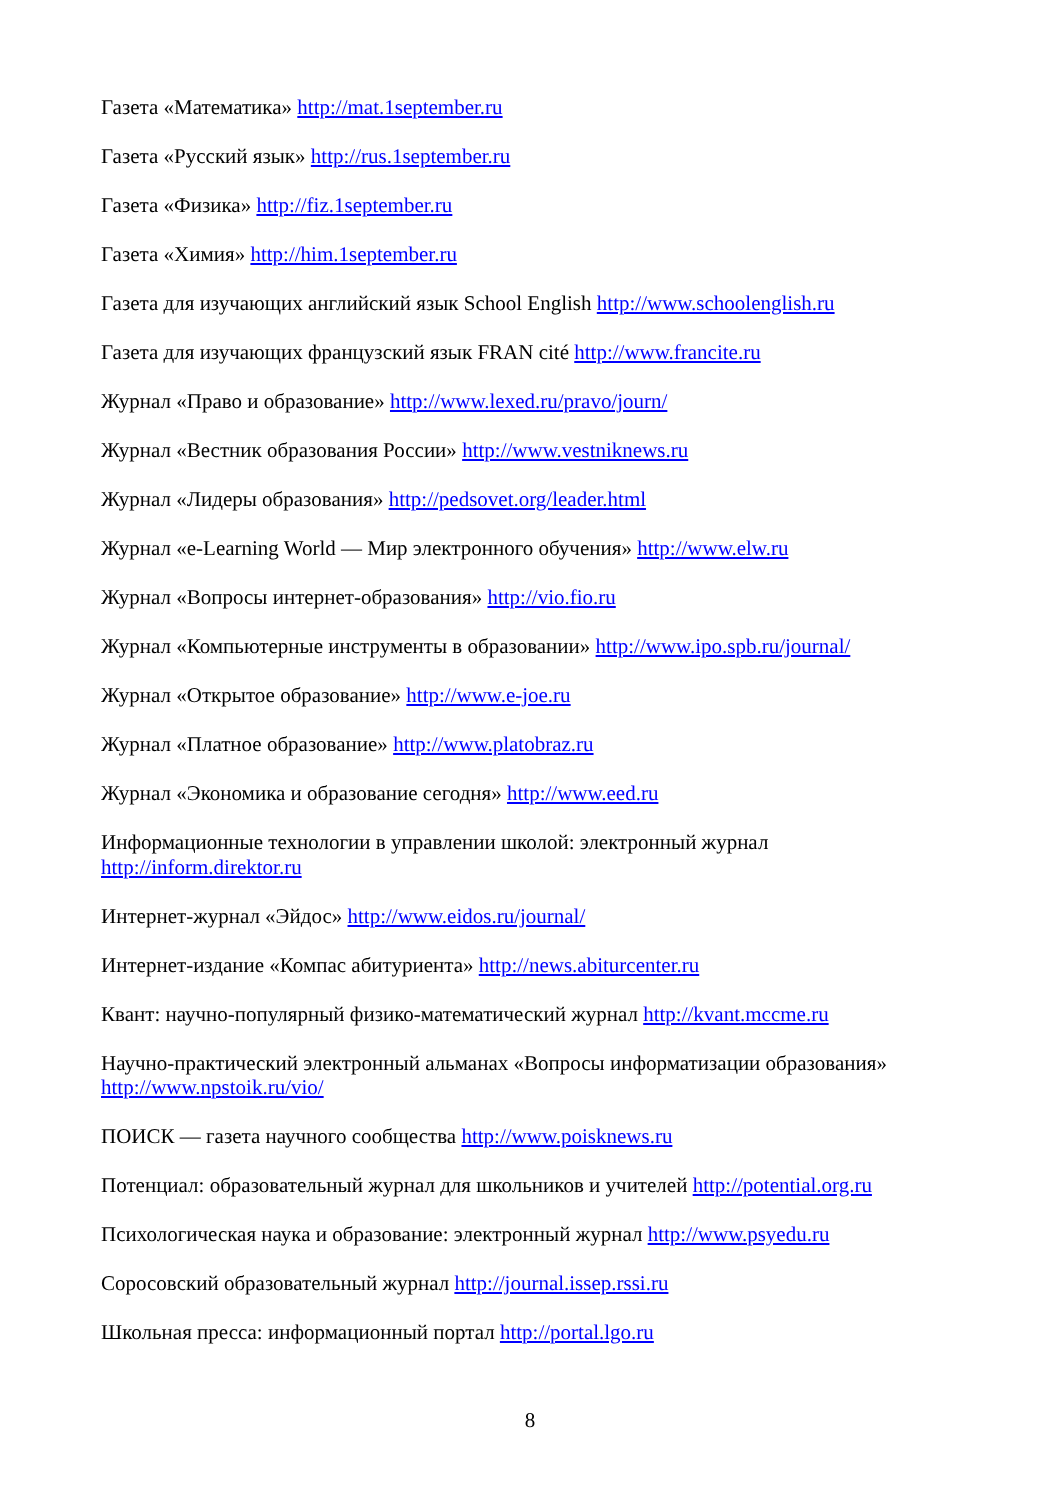Газета «Математика» http://mat.1september.ru
Газета «Русский язык» http://rus.1september.ru
Газета «Физика» http://fiz.1september.ru
Газета «Химия» http://him.1september.ru
Газета для изучающих английский язык School English http://www.schoolenglish.ru
Газета для изучающих французский язык FRAN cité http://www.francite.ru
Журнал «Право и образование» http://www.lexed.ru/pravo/journ/
Журнал «Вестник образования России» http://www.vestniknews.ru
Журнал «Лидеры образования» http://pedsovet.org/leader.html
Журнал «e-Learning World — Мир электронного обучения» http://www.elw.ru
Журнал «Вопросы интернет-образования» http://vio.fio.ru
Журнал «Компьютерные инструменты в образовании» http://www.ipo.spb.ru/journal/
Журнал «Открытое образование» http://www.e-joe.ru
Журнал «Платное образование» http://www.platobraz.ru
Журнал «Экономика и образование сегодня» http://www.eed.ru
Информационные технологии в управлении школой: электронный журнал
http://inform.direktor.ru
Интернет-журнал «Эйдос» http://www.eidos.ru/journal/
Интернет-издание «Компас абитуриента» http://news.abiturcenter.ru
Квант: научно-популярный физико-математический журнал http://kvant.mccme.ru
Научно-практический электронный альманах «Вопросы информатизации образования»
http://www.npstoik.ru/vio/
ПОИСК — газета научного сообщества http://www.poisknews.ru
Потенциал: образовательный журнал для школьников и учителей http://potential.org.ru
Психологическая наука и образование: электронный журнал http://www.psyedu.ru
Соросовский образовательный журнал http://journal.issep.rssi.ru
Школьная пресса: информационный портал http://portal.lgo.ru
8